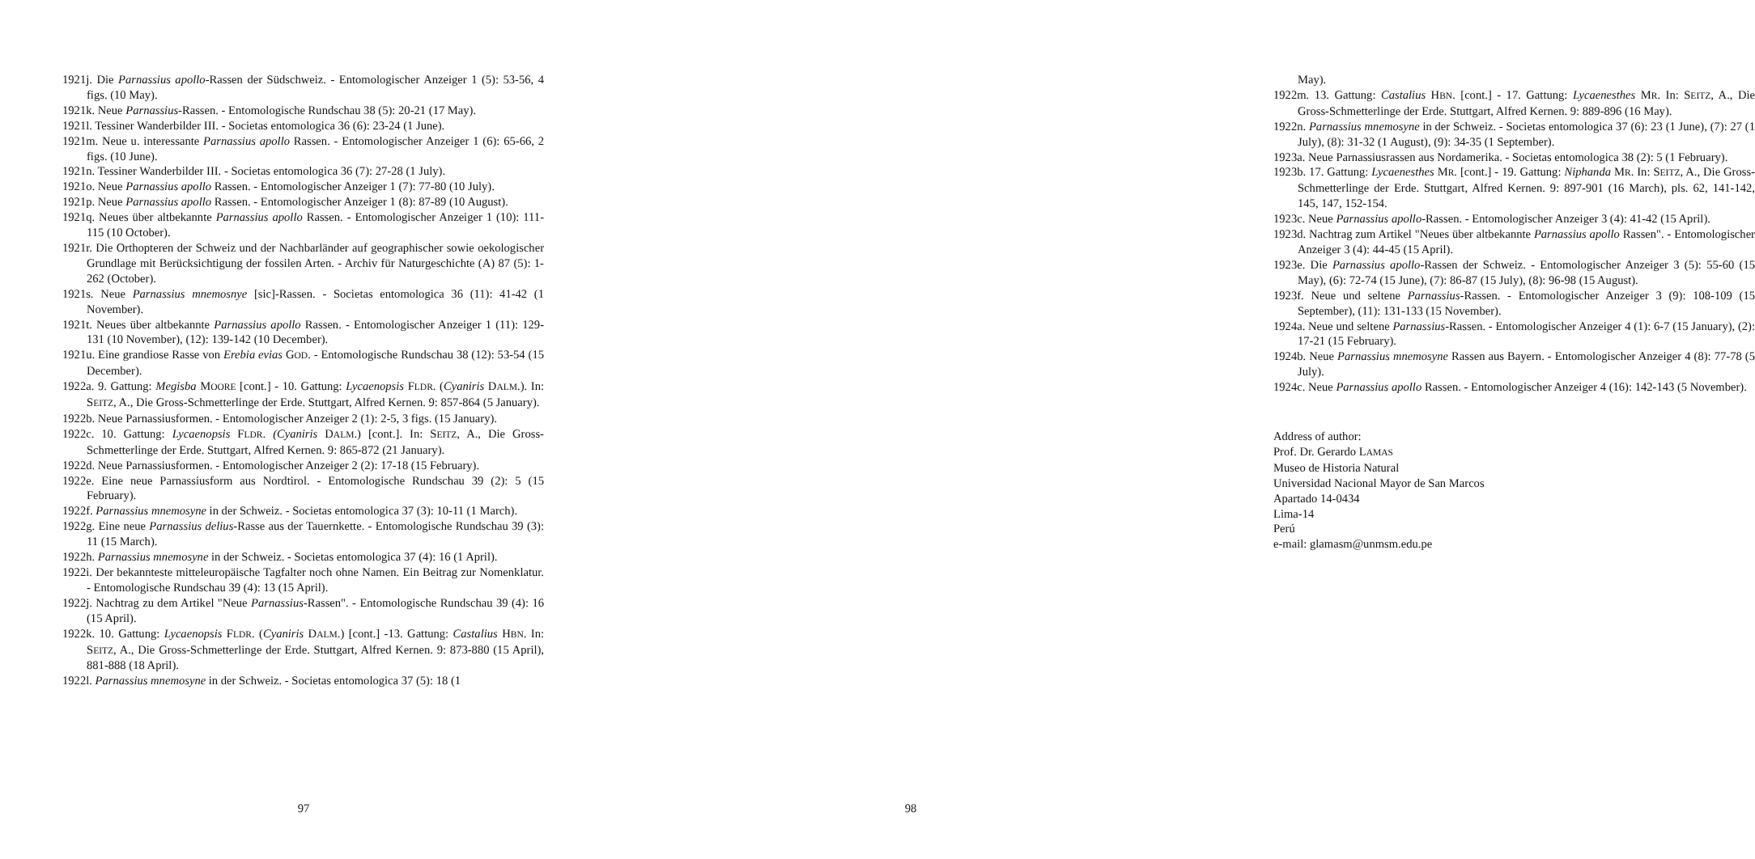1921j. Die Parnassius apollo-Rassen der Südschweiz. - Entomologischer Anzeiger 1 (5): 53-56, 4 figs. (10 May).
1921k. Neue Parnassius-Rassen. - Entomologische Rundschau 38 (5): 20-21 (17 May).
1921l. Tessiner Wanderbilder III. - Societas entomologica 36 (6): 23-24 (1 June).
1921m. Neue u. interessante Parnassius apollo Rassen. - Entomologischer Anzeiger 1 (6): 65-66, 2 figs. (10 June).
1921n. Tessiner Wanderbilder III. - Societas entomologica 36 (7): 27-28 (1 July).
1921o. Neue Parnassius apollo Rassen. - Entomologischer Anzeiger 1 (7): 77-80 (10 July).
1921p. Neue Parnassius apollo Rassen. - Entomologischer Anzeiger 1 (8): 87-89 (10 August).
1921q. Neues über altbekannte Parnassius apollo Rassen. - Entomologischer Anzeiger 1 (10): 111-115 (10 October).
1921r. Die Orthopteren der Schweiz und der Nachbarländer auf geographischer sowie oekologischer Grundlage mit Berücksichtigung der fossilen Arten. - Archiv für Naturgeschichte (A) 87 (5): 1-262 (October).
1921s. Neue Parnassius mnemosnye [sic]-Rassen. - Societas entomologica 36 (11): 41-42 (1 November).
1921t. Neues über altbekannte Parnassius apollo Rassen. - Entomologischer Anzeiger 1 (11): 129-131 (10 November), (12): 139-142 (10 December).
1921u. Eine grandiose Rasse von Erebia evias GOD. - Entomologische Rundschau 38 (12): 53-54 (15 December).
1922a. 9. Gattung: Megisba MOORE [cont.] - 10. Gattung: Lycaenopsis FLDR. (Cyaniris DALM.). In: SEITZ, A., Die Gross-Schmetterlinge der Erde. Stuttgart, Alfred Kernen. 9: 857-864 (5 January).
1922b. Neue Parnassiusformen. - Entomologischer Anzeiger 2 (1): 2-5, 3 figs. (15 January).
1922c. 10. Gattung: Lycaenopsis FLDR. (Cyaniris DALM.) [cont.]. In: SEITZ, A., Die Gross-Schmetterlinge der Erde. Stuttgart, Alfred Kernen. 9: 865-872 (21 January).
1922d. Neue Parnassiusformen. - Entomologischer Anzeiger 2 (2): 17-18 (15 February).
1922e. Eine neue Parnassiusform aus Nordtirol. - Entomologische Rundschau 39 (2): 5 (15 February).
1922f. Parnassius mnemosyne in der Schweiz. - Societas entomologica 37 (3): 10-11 (1 March).
1922g. Eine neue Parnassius delius-Rasse aus der Tauernkette. - Entomologische Rundschau 39 (3): 11 (15 March).
1922h. Parnassius mnemosyne in der Schweiz. - Societas entomologica 37 (4): 16 (1 April).
1922i. Der bekannteste mitteleuropäische Tagfalter noch ohne Namen. Ein Beitrag zur Nomenklatur. - Entomologische Rundschau 39 (4): 13 (15 April).
1922j. Nachtrag zu dem Artikel "Neue Parnassius-Rassen". - Entomologische Rundschau 39 (4): 16 (15 April).
1922k. 10. Gattung: Lycaenopsis FLDR. (Cyaniris DALM.) [cont.] -13. Gattung: Castalius HBN. In: SEITZ, A., Die Gross-Schmetterlinge der Erde. Stuttgart, Alfred Kernen. 9: 873-880 (15 April), 881-888 (18 April).
1922l. Parnassius mnemosyne in der Schweiz. - Societas entomologica 37 (5): 18 (1
97
May).
1922m. 13. Gattung: Castalius HBN. [cont.] - 17. Gattung: Lycaenesthes MR. In: SEITZ, A., Die Gross-Schmetterlinge der Erde. Stuttgart, Alfred Kernen. 9: 889-896 (16 May).
1922n. Parnassius mnemosyne in der Schweiz. - Societas entomologica 37 (6): 23 (1 June), (7): 27 (1 July), (8): 31-32 (1 August), (9): 34-35 (1 September).
1923a. Neue Parnassiusrassen aus Nordamerika. - Societas entomologica 38 (2): 5 (1 February).
1923b. 17. Gattung: Lycaenesthes MR. [cont.] - 19. Gattung: Niphanda MR. In: SEITZ, A., Die Gross-Schmetterlinge der Erde. Stuttgart, Alfred Kernen. 9: 897-901 (16 March), pls. 62, 141-142, 145, 147, 152-154.
1923c. Neue Parnassius apollo-Rassen. - Entomologischer Anzeiger 3 (4): 41-42 (15 April).
1923d. Nachtrag zum Artikel "Neues über altbekannte Parnassius apollo Rassen". - Entomologischer Anzeiger 3 (4): 44-45 (15 April).
1923e. Die Parnassius apollo-Rassen der Schweiz. - Entomologischer Anzeiger 3 (5): 55-60 (15 May), (6): 72-74 (15 June), (7): 86-87 (15 July), (8): 96-98 (15 August).
1923f. Neue und seltene Parnassius-Rassen. - Entomologischer Anzeiger 3 (9): 108-109 (15 September), (11): 131-133 (15 November).
1924a. Neue und seltene Parnassius-Rassen. - Entomologischer Anzeiger 4 (1): 6-7 (15 January), (2): 17-21 (15 February).
1924b. Neue Parnassius mnemosyne Rassen aus Bayern. - Entomologischer Anzeiger 4 (8): 77-78 (5 July).
1924c. Neue Parnassius apollo Rassen. - Entomologischer Anzeiger 4 (16): 142-143 (5 November).
Address of author:
Prof. Dr. Gerardo LAMAS
Museo de Historia Natural
Universidad Nacional Mayor de San Marcos
Apartado 14-0434
Lima-14
Perú
e-mail: glamasm@unmsm.edu.pe
98